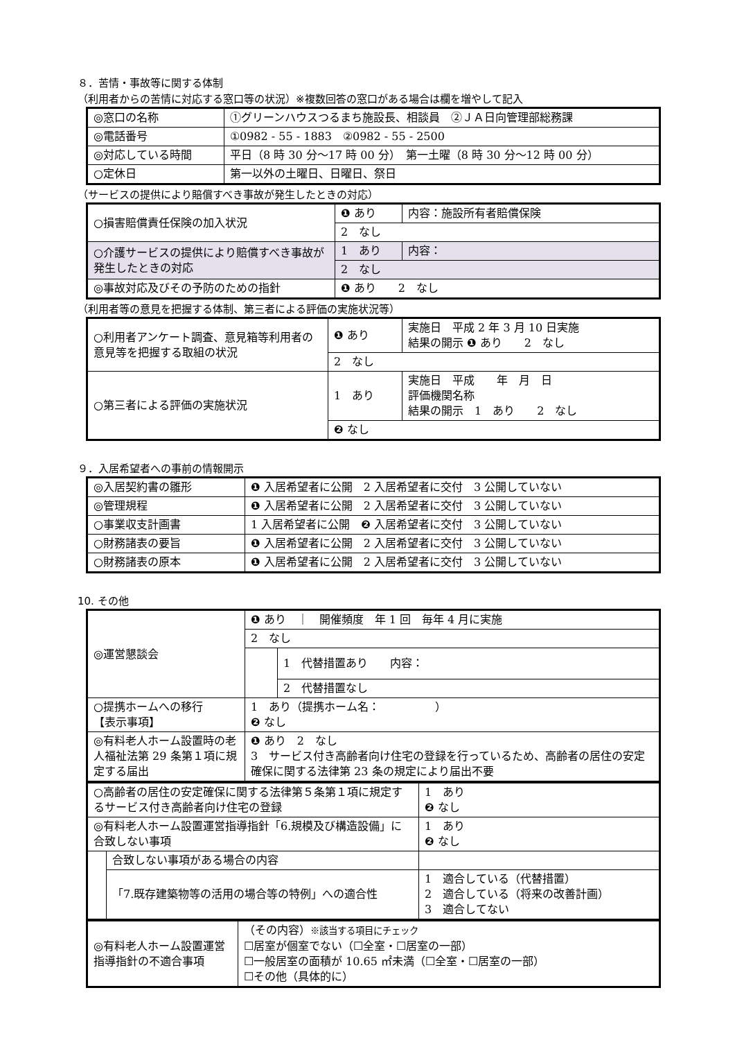８．苦情・事故等に関する体制
（利用者からの苦情に対応する窓口等の状況）※複数回答の窓口がある場合は欄を増やして記入
| ◎窓口の名称 | ①グリーンハウスつるまち施設長、相談員 ②ＪＡ日向管理部総務課 |
| ◎電話番号 | ①0982 - 55 - 1883 ②0982 - 55 - 2500 |
| ◎対応している時間 | 平日（8 時 30 分～17 時 00 分） 第一土曜（8 時 30 分～12 時 00 分） |
| ○定休日 | 第一以外の土曜日、日曜日、祭日 |
（サービスの提供により賠償すべき事故が発生したときの対応）
| ○損害賠償責任保険の加入状況 | ❶ あり | 内容：施設所有者賠償保険 |
| | 2 なし | |
| ○介護サービスの提供により賠償すべき事故が発生したときの対応 | 1 あり | 内容： |
| | 2 なし | |
| ◎事故対応及びその予防のための指針 | ❶ あり 2 なし | |
（利用者等の意見を把握する体制、第三者による評価の実施状況等）
| ○利用者アンケート調査、意見箱等利用者の意見等を把握する取組の状況 | ❶ あり | 実施日 平成 2 年 3 月 10 日実施 結果の開示 ❶ あり 2 なし |
| | 2 なし | |
| ○第三者による評価の実施状況 | 1 あり | 実施日 平成 年 月 日 評価機関名称 結果の開示 1 あり 2 なし |
| | ❷ なし | |
９．入居希望者への事前の情報開示
| ◎入居契約書の雛形 | ❶ 入居希望者に公開 2 入居希望者に交付 3 公開していない |
| ◎管理規程 | ❶ 入居希望者に公開 2 入居希望者に交付 3 公開していない |
| ○事業収支計画書 | 1 入居希望者に公開 ❷ 入居希望者に交付 3 公開していない |
| ○財務諸表の要旨 | ❶ 入居希望者に公開 2 入居希望者に交付 3 公開していない |
| ○財務諸表の原本 | ❶ 入居希望者に公開 2 入居希望者に交付 3 公開していない |
10. その他
| ◎運営懇談会 | ❶ あり ｜ 開催頻度 年 1 回 毎年 4 月に実施 | |
| | 2 なし | |
| | | 1 代替措置あり 内容： |
| | | 2 代替措置なし |
| ○提携ホームへの移行 【表示事項】 | 1 あり（提携ホーム名： ） ❷ なし | |
| ◎有料老人ホーム設置時の老人福祉法第 29 条第１項に規定する届出 | ❶ あり 2 なし 3 サービス付き高齢者向け住宅の登録を行っているため、高齢者の居住の安定確保に関する法律第 23 条の規定により届出不要 | |
| ○高齢者の居住の安定確保に関する法律第５条第１項に規定するサービス付き高齢者向け住宅の登録 | | 1 あり ❷ なし |
| ◎有料老人ホーム設置運営指導指針「6.規模及び構造設備」に合致しない事項 | | 1 あり ❷ なし |
| | 合致しない事項がある場合の内容 | |
| | 「7.既存建築物等の活用の場合等の特例」への適合性 | 1 適合している（代替措置） 2 適合している（将来の改善計画） 3 適合してない |
| ◎有料老人ホーム設置運営指導指針の不適合事項 | （その内容） ※該当する項目にチェック ☐居室が個室でない（☐全室・☐居室の一部） ☐一般居室の面積が 10.65 ㎡未満（☐全室・☐居室の一部） ☐その他（具体的に） |